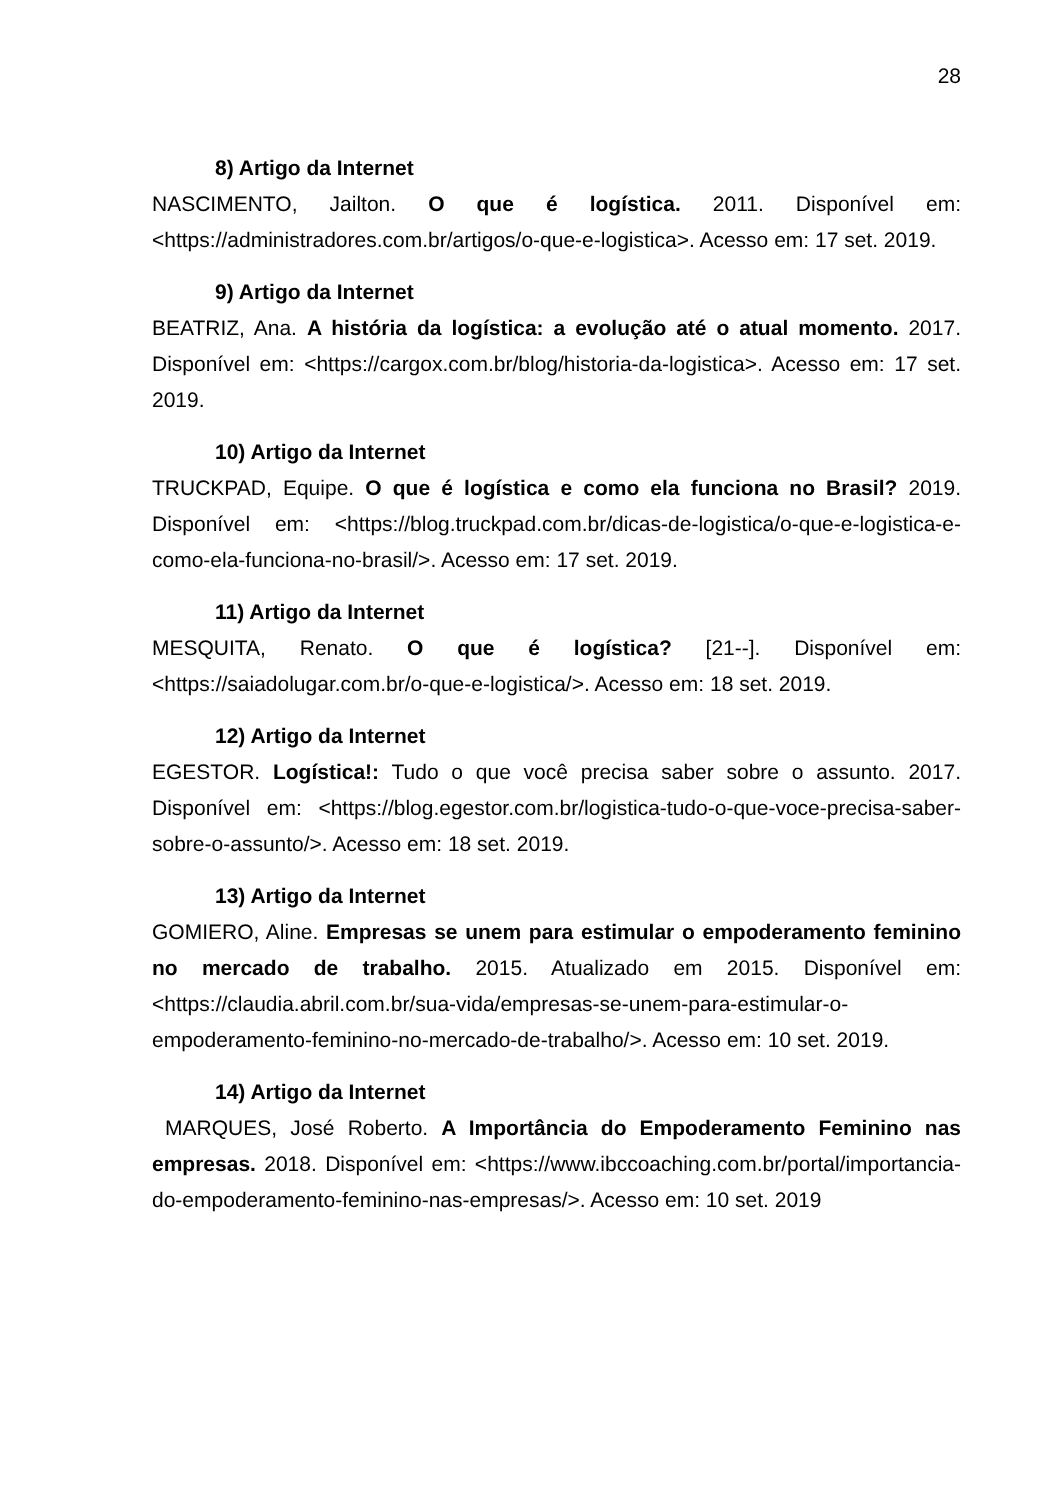28
8) Artigo da Internet
NASCIMENTO, Jailton. O que é logística. 2011. Disponível em: <https://administradores.com.br/artigos/o-que-e-logistica>. Acesso em: 17 set. 2019.
9) Artigo da Internet
BEATRIZ, Ana. A história da logística: a evolução até o atual momento. 2017. Disponível em: <https://cargox.com.br/blog/historia-da-logistica>. Acesso em: 17 set. 2019.
10) Artigo da Internet
TRUCKPAD, Equipe. O que é logística e como ela funciona no Brasil? 2019. Disponível em: <https://blog.truckpad.com.br/dicas-de-logistica/o-que-e-logistica-e-como-ela-funciona-no-brasil/>. Acesso em: 17 set. 2019.
11) Artigo da Internet
MESQUITA, Renato. O que é logística? [21--]. Disponível em: <https://saiadolugar.com.br/o-que-e-logistica/>. Acesso em: 18 set. 2019.
12) Artigo da Internet
EGESTOR. Logística!: Tudo o que você precisa saber sobre o assunto. 2017. Disponível em: <https://blog.egestor.com.br/logistica-tudo-o-que-voce-precisa-saber-sobre-o-assunto/>. Acesso em: 18 set. 2019.
13) Artigo da Internet
GOMIERO, Aline. Empresas se unem para estimular o empoderamento feminino no mercado de trabalho. 2015. Atualizado em 2015. Disponível em: <https://claudia.abril.com.br/sua-vida/empresas-se-unem-para-estimular-o-empoderamento-feminino-no-mercado-de-trabalho/>. Acesso em: 10 set. 2019.
14) Artigo da Internet
MARQUES, José Roberto. A Importância do Empoderamento Feminino nas empresas. 2018. Disponível em: <https://www.ibccoaching.com.br/portal/importancia-do-empoderamento-feminino-nas-empresas/>. Acesso em: 10 set. 2019